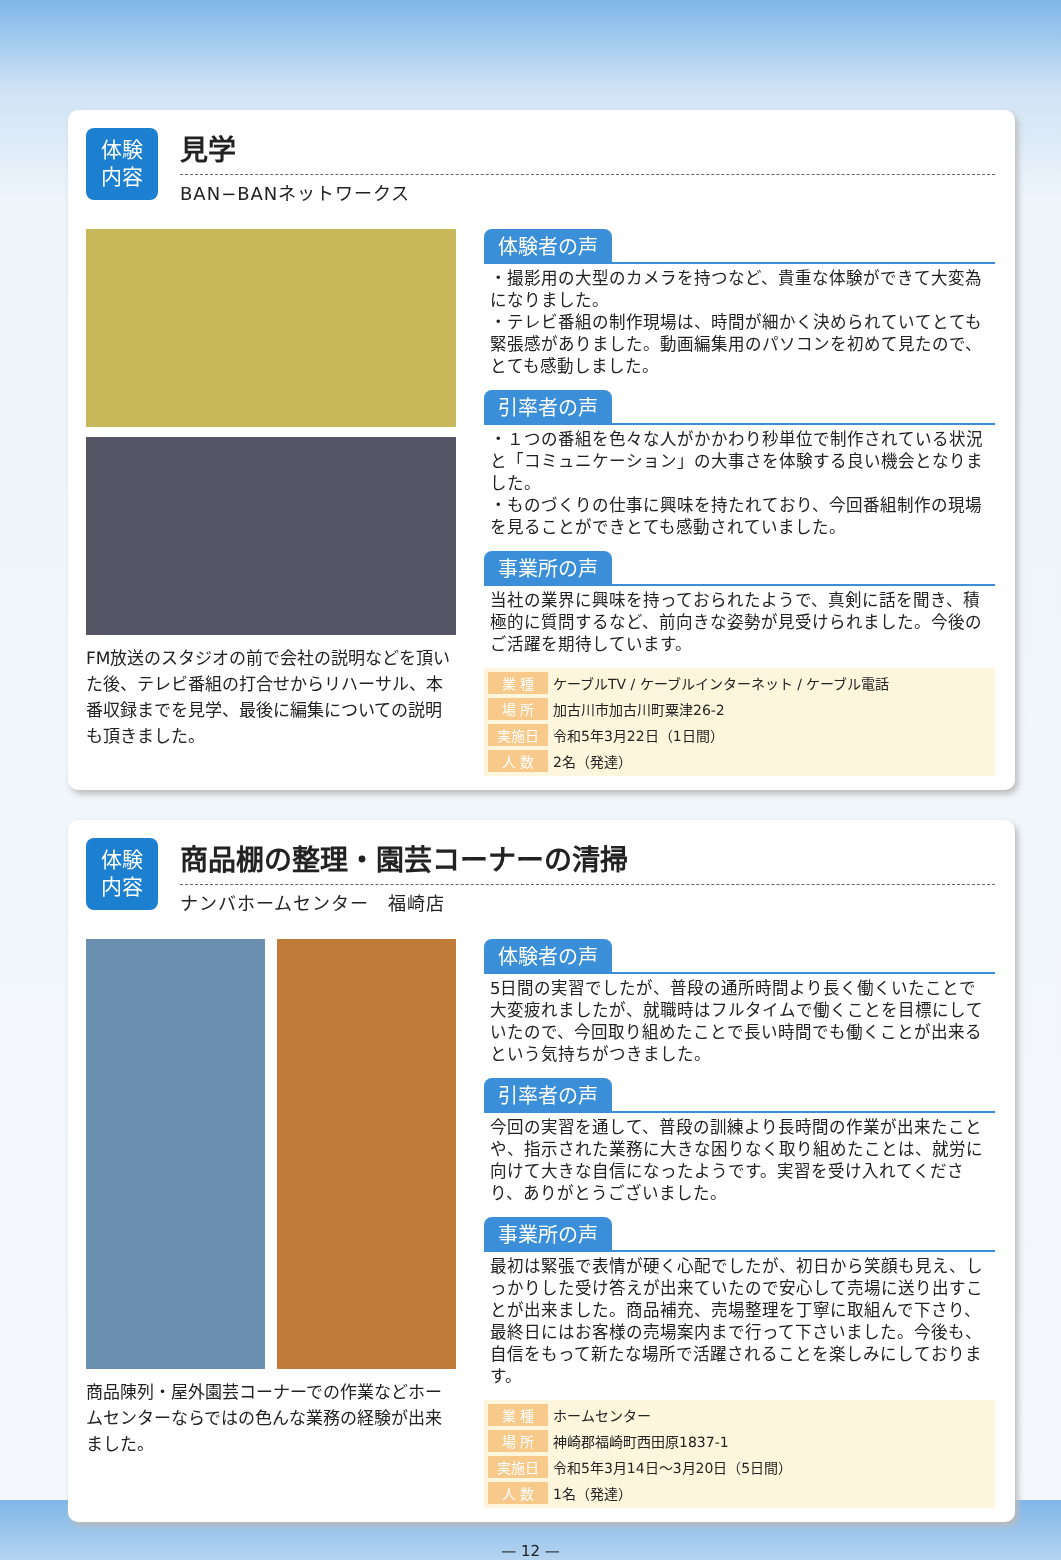体験
内容
見学
BAN−BANネットワークス
FM放送のスタジオの前で会社の説明などを頂いた後、テレビ番組の打合せからリハーサル、本番収録までを見学、最後に編集についての説明も頂きました。
体験者の声
・撮影用の大型のカメラを持つなど、貴重な体験ができて大変為になりました。
・テレビ番組の制作現場は、時間が細かく決められていてとても緊張感がありました。動画編集用のパソコンを初めて見たので、とても感動しました。
引率者の声
・１つの番組を色々な人がかかわり秒単位で制作されている状況と「コミュニケーション」の大事さを体験する良い機会となりました。
・ものづくりの仕事に興味を持たれており、今回番組制作の現場を見ることができとても感動されていました。
事業所の声
当社の業界に興味を持っておられたようで、真剣に話を聞き、積極的に質問するなど、前向きな姿勢が見受けられました。今後のご活躍を期待しています。
| 業 種 | ケーブルTV / ケーブルインターネット / ケーブル電話 |
| 場 所 | 加古川市加古川町粟津26-2 |
| 実施日 | 令和5年3月22日（1日間） |
| 人 数 | 2名（発達） |
体験
内容
商品棚の整理・園芸コーナーの清掃
ナンバホームセンター　福崎店
商品陳列・屋外園芸コーナーでの作業などホームセンターならではの色んな業務の経験が出来ました。
体験者の声
5日間の実習でしたが、普段の通所時間より長く働くいたことで大変疲れましたが、就職時はフルタイムで働くことを目標にしていたので、今回取り組めたことで長い時間でも働くことが出来るという気持ちがつきました。
引率者の声
今回の実習を通して、普段の訓練より長時間の作業が出来たことや、指示された業務に大きな困りなく取り組めたことは、就労に向けて大きな自信になったようです。実習を受け入れてくださり、ありがとうございました。
事業所の声
最初は緊張で表情が硬く心配でしたが、初日から笑顔も見え、しっかりした受け答えが出来ていたので安心して売場に送り出すことが出来ました。商品補充、売場整理を丁寧に取組んで下さり、最終日にはお客様の売場案内まで行って下さいました。今後も、自信をもって新たな場所で活躍されることを楽しみにしております。
| 業 種 | ホームセンター |
| 場 所 | 神崎郡福崎町西田原1837-1 |
| 実施日 | 令和5年3月14日〜3月20日（5日間） |
| 人 数 | 1名（発達） |
— 12 —